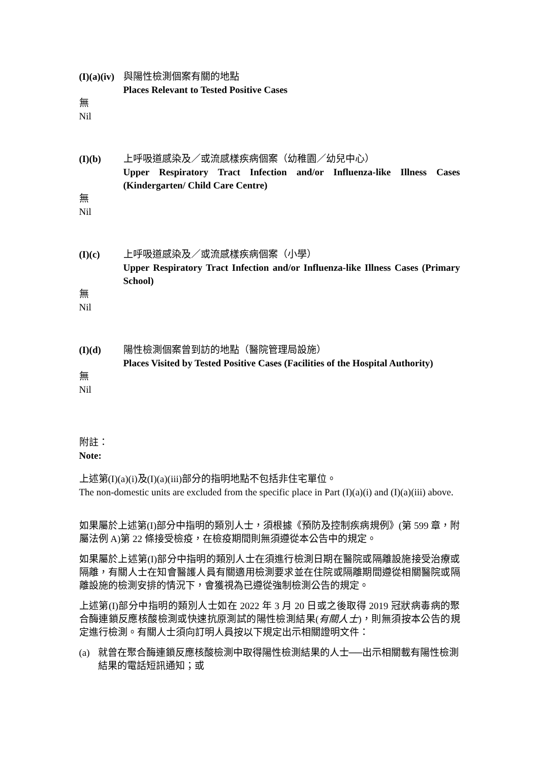(I)(a)(iv)
與陽性檢測個案有關的地點
Places Relevant to Tested Positive Cases
無
Nil
(I)(b) 上呼吸道感染及／或流感樣疾病個案（幼稚園／幼兒中心）
Upper Respiratory Tract Infection and/or Influenza-like Illness Cases (Kindergarten/ Child Care Centre)
無
Nil
(I)(c) 上呼吸道感染及／或流感樣疾病個案（小學）
Upper Respiratory Tract Infection and/or Influenza-like Illness Cases (Primary School)
無
Nil
(I)(d) 陽性檢測個案曾到訪的地點（醫院管理局設施）
Places Visited by Tested Positive Cases (Facilities of the Hospital Authority)
無
Nil
附註：
Note:
上述第(I)(a)(i)及(I)(a)(iii)部分的指明地點不包括非住宅單位。
The non-domestic units are excluded from the specific place in Part (I)(a)(i) and (I)(a)(iii) above.
如果屬於上述第(I)部分中指明的類別人士，須根據《預防及控制疾病規例》(第 599 章，附屬法例 A)第 22 條接受檢疫，在檢疫期間則無須遵從本公告中的規定。
如果屬於上述第(I)部分中指明的類別人士在須進行檢測日期在醫院或隔離設施接受治療或隔離，有關人士在知會醫護人員有關適用檢測要求並在住院或隔離期間遵從相關醫院或隔離設施的檢測安排的情況下，會獲視為已遵從強制檢測公告的規定。
上述第(I)部分中指明的類別人士如在 2022 年 3 月 20 日或之後取得 2019 冠狀病毒病的聚合酶連鎖反應核酸檢測或快速抗原測試的陽性檢測結果(有關人士)，則無須按本公告的規定進行檢測。有關人士須向訂明人員按以下規定出示相關證明文件：
(a) 就曾在聚合酶連鎖反應核酸檢測中取得陽性檢測結果的人士──出示相關載有陽性檢測結果的電話短訊通知；或